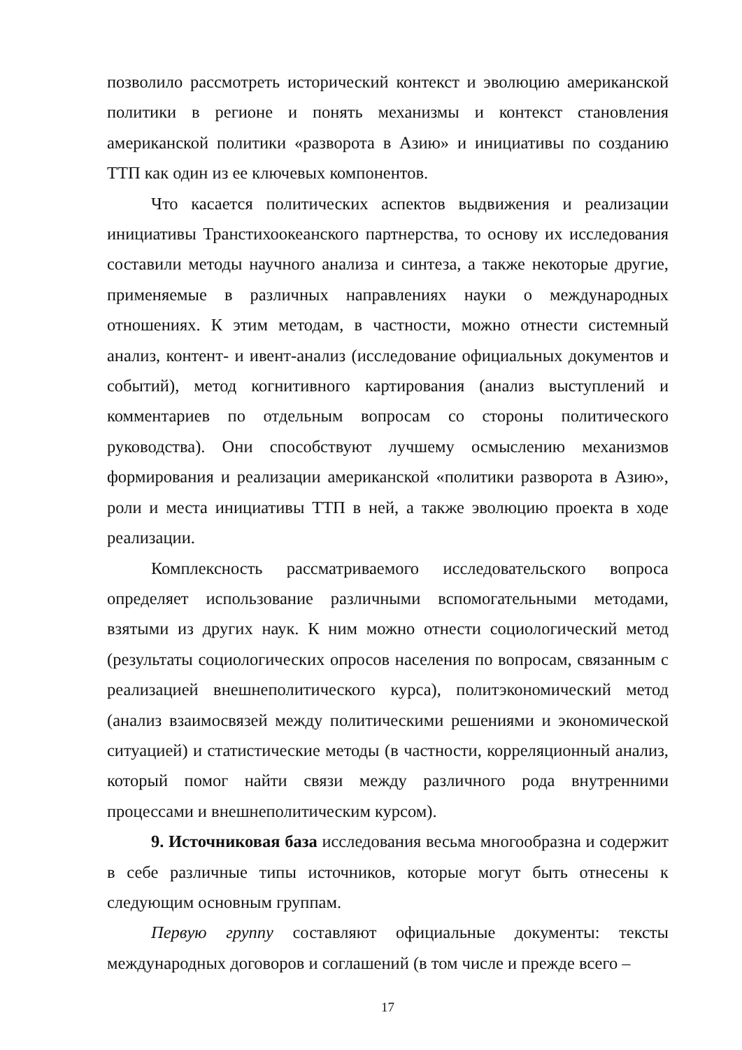позволило рассмотреть исторический контекст и эволюцию американской политики в регионе и понять механизмы и контекст становления американской политики «разворота в Азию» и инициативы по созданию ТТП как один из ее ключевых компонентов.
Что касается политических аспектов выдвижения и реализации инициативы Транстихоокеанского партнерства, то основу их исследования составили методы научного анализа и синтеза, а также некоторые другие, применяемые в различных направлениях науки о международных отношениях. К этим методам, в частности, можно отнести системный анализ, контент- и ивент-анализ (исследование официальных документов и событий), метод когнитивного картирования (анализ выступлений и комментариев по отдельным вопросам со стороны политического руководства). Они способствуют лучшему осмыслению механизмов формирования и реализации американской «политики разворота в Азию», роли и места инициативы ТТП в ней, а также эволюцию проекта в ходе реализации.
Комплексность рассматриваемого исследовательского вопроса определяет использование различными вспомогательными методами, взятыми из других наук. К ним можно отнести социологический метод (результаты социологических опросов населения по вопросам, связанным с реализацией внешнеполитического курса), политэкономический метод (анализ взаимосвязей между политическими решениями и экономической ситуацией) и статистические методы (в частности, корреляционный анализ, который помог найти связи между различного рода внутренними процессами и внешнеполитическим курсом).
9. Источниковая база исследования весьма многообразна и содержит в себе различные типы источников, которые могут быть отнесены к следующим основным группам.
Первую группу составляют официальные документы: тексты международных договоров и соглашений (в том числе и прежде всего –
17